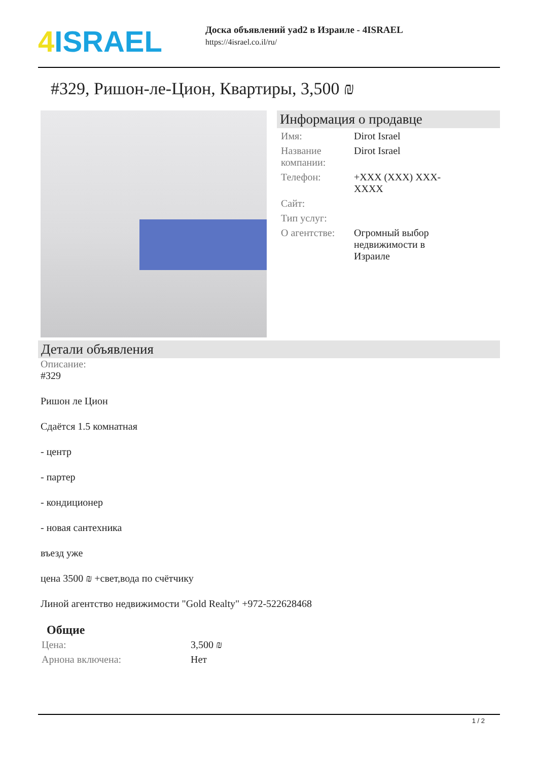4 ISRAEL
Доска объявлений yad2 в Израиле - 4ISRAEL
https://4israel.co.il/ru/
#329, Ришон-ле-Цион, Квартиры, 3,500 ₪
Информация о продавце
| Имя: | Dirot Israel |
| Название компании: | Dirot Israel |
| Телефон: | +XXX (XXX) XXX- XXXX |
| Сайт: | |
| Тип услуг: | |
| О агентстве: | Огромный выбор недвижимости в Израиле |
Детали объявления
Описание:
#329
Ришон ле Цион
Сдаётся 1.5 комнатная
- центр
- партер
- кондиционер
- новая сантехника
въезд уже
цена 3500 ₪ +свет,вода по счётчику
Линой агентство недвижимости "Gold Realty" +972-522628468
Общие
| Цена: | 3,500 ₪ |
| Арнона включена: | Нет |
1 / 2